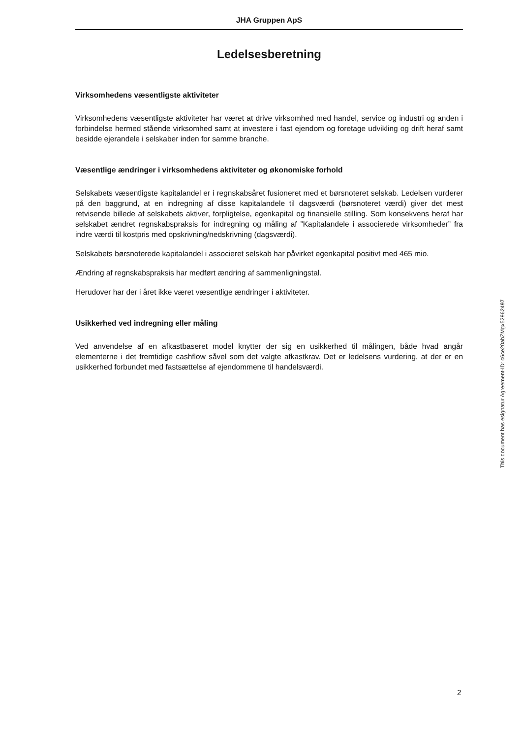JHA Gruppen ApS
Ledelsesberetning
Virksomhedens væsentligste aktiviteter
Virksomhedens væsentligste aktiviteter har været at drive virksomhed med handel, service og industri og anden i forbindelse hermed stående virksomhed samt at investere i fast ejendom og foretage udvikling og drift heraf samt besidde ejerandele i selskaber inden for samme branche.
Væsentlige ændringer i virksomhedens aktiviteter og økonomiske forhold
Selskabets væsentligste kapitalandel er i regnskabsåret fusioneret med et børsnoteret selskab. Ledelsen vurderer på den baggrund, at en indregning af disse kapitalandele til dagsværdi (børsnoteret værdi) giver det mest retvisende billede af selskabets aktiver, forpligtelse, egenkapital og finansielle stilling. Som konsekvens heraf har selskabet ændret regnskabspraksis for indregning og måling af ”Kapitalandele i associerede virksomheder” fra indre værdi til kostpris med opskrivning/nedskrivning (dagsværdi).
Selskabets børsnoterede kapitalandel i associeret selskab har påvirket egenkapital positivt med 465 mio.
Ændring af regnskabspraksis har medført ændring af sammenligningstal.
Herudover har der i året ikke været væsentlige ændringer i aktiviteter.
Usikkerhed ved indregning eller måling
Ved anvendelse af en afkastbaseret model knytter der sig en usikkerhed til målingen, både hvad angår elementerne i det fremtidige cashflow såvel som det valgte afkastkrav. Det er ledelsens vurdering, at der er en usikkerhed forbundet med fastsættelse af ejendommene til handelsværdi.
This document has esignatur Agreement-ID: c6ce20abZMgx52962497
2